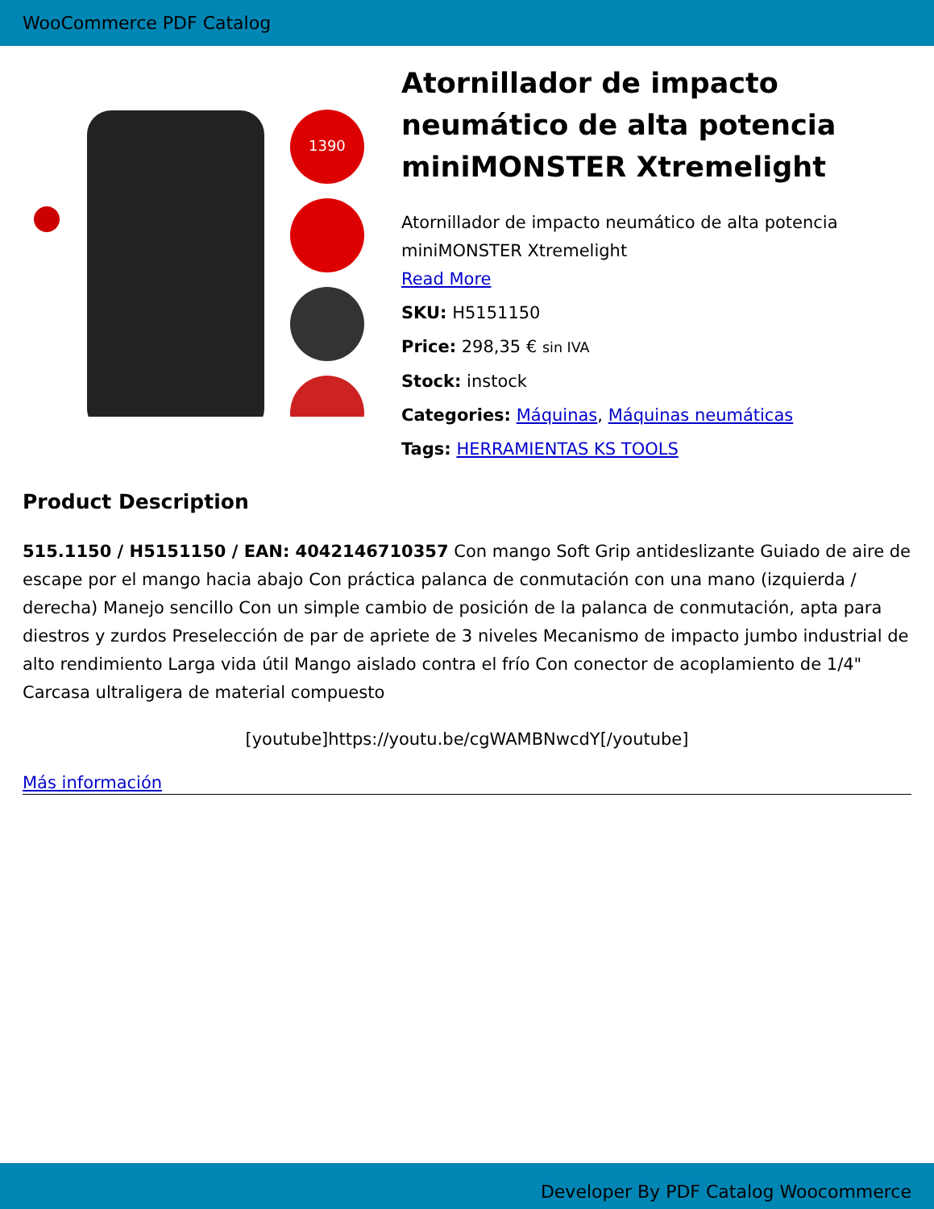WooCommerce PDF Catalog
1390
Atornillador de impacto neumático de alta potencia miniMONSTER Xtremelight
Atornillador de impacto neumático de alta potencia miniMONSTER Xtremelight
Read More
SKU: H5151150
Price: 298,35 € sin IVA
Stock: instock
Categories: Máquinas, Máquinas neumáticas
Tags: HERRAMIENTAS KS TOOLS
Product Description
515.1150 / H5151150 / EAN: 4042146710357 Con mango Soft Grip antideslizante Guiado de aire de escape por el mango hacia abajo Con práctica palanca de conmutación con una mano (izquierda / derecha) Manejo sencillo Con un simple cambio de posición de la palanca de conmutación, apta para diestros y zurdos Preselección de par de apriete de 3 niveles Mecanismo de impacto jumbo industrial de alto rendimiento Larga vida útil Mango aislado contra el frío Con conector de acoplamiento de 1/4" Carcasa ultraligera de material compuesto
[youtube]https://youtu.be/cgWAMBNwcdY[/youtube]
Más información
Developer By PDF Catalog Woocommerce